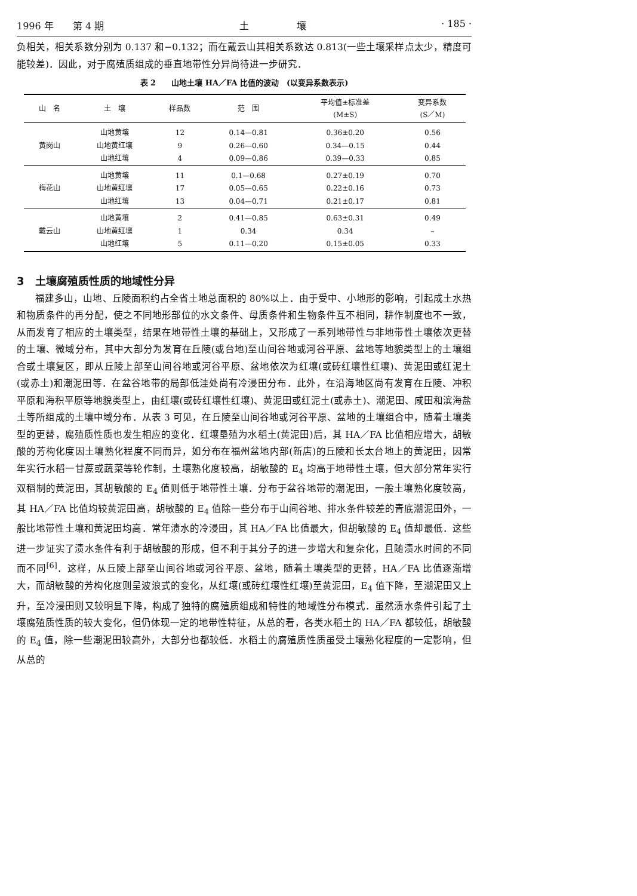1996 年　　第 4 期 土　　　　　壤 · 185 ·
负相关，相关系数分别为 0.137 和−0.132；而在戴云山其相关系数达 0.813(一些土壤采样点太少，精度可能较差)．因此，对于腐殖质组成的垂直地带性分异尚待进一步研究．
表 2　　山地土壤 HA／FA 比值的波动　(以变异系数表示)
| 山 名 | 土 壤 | 样品数 | 范 围 | 平均值±标准差 (M±S) | 变异系数 (S／M) |
| --- | --- | --- | --- | --- | --- |
| 黄岗山 | 山地黄壤 | 12 | 0.14—0.81 | 0.36±0.20 | 0.56 |
| | 山地黄红壤 | 9 | 0.26—0.60 | 0.34—0.15 | 0.44 |
| | 山地红壤 | 4 | 0.09—0.86 | 0.39—0.33 | 0.85 |
| 梅花山 | 山地黄壤 | 11 | 0.1—0.68 | 0.27±0.19 | 0.70 |
| | 山地黄红壤 | 17 | 0.05—0.65 | 0.22±0.16 | 0.73 |
| | 山地红壤 | 13 | 0.04—0.71 | 0.21±0.17 | 0.81 |
| 戴云山 | 山地黄壤 | 2 | 0.41—0.85 | 0.63±0.31 | 0.49 |
| | 山地黄红壤 | 1 | 0.34 | 0.34 | – |
| | 山地红壤 | 5 | 0.11—0.20 | 0.15±0.05 | 0.33 |
3　土壤腐殖质性质的地域性分异
福建多山，山地、丘陵面积约占全省土地总面积的 80%以上．由于受中、小地形的影响，引起成土水热和物质条件的再分配，使之不同地形部位的水文条件、母质条件和生物条件互不相同，耕作制度也不一致，从而发育了相应的土壤类型，结果在地带性土壤的基础上，又形成了一系列地带性与非地带性土壤依次更替的土壤、微域分布，其中大部分为发育在丘陵(或台地)至山间谷地或河谷平原、盆地等地貌类型上的土壤组合或土壤复区，即从丘陵上部至山间谷地或河谷平原、盆地依次为红壤(或砖红壤性红壤)、黄泥田或红泥土(或赤土)和潮泥田等．在盆谷地带的局部低洼处尚有冷浸田分布．此外，在沿海地区尚有发育在丘陵、冲积平原和海积平原等地貌类型上，由红壤(或砖红壤性红壤)、黄泥田或红泥土(或赤土)、潮泥田、咸田和滨海盐土等所组成的土壤中域分布．从表 3 可见，在丘陵至山间谷地或河谷平原、盆地的土壤组合中，随着土壤类型的更替，腐殖质性质也发生相应的变化．红壤垦殖为水稻土(黄泥田)后，其 HA／FA 比值相应增大，胡敏酸的芳构化度因土壤熟化程度不同而异，如分布在福州盆地内部(新店)的丘陵和长太台地上的黄泥田，因常年实行水稻一甘蔗或蔬菜等轮作制，土壤熟化度较高，胡敏酸的 E<sub>4</sub> 均高于地带性土壤，但大部分常年实行双稻制的黄泥田，其胡敏酸的 E<sub>4</sub> 值则低于地带性土壤．分布于盆谷地带的潮泥田，一般土壤熟化度较高，其 HA／FA 比值均较黄泥田高，胡敏酸的 E<sub>4</sub> 值除一些分布于山间谷地、排水条件较差的青底潮泥田外，一般比地带性土壤和黄泥田均高．常年渍水的冷浸田，其 HA／FA 比值最大，但胡敏酸的 E<sub>4</sub> 值却最低．这些进一步证实了渍水条件有利于胡敏酸的形成，但不利于其分子的进一步增大和复杂化，且随渍水时间的不同而不同<sup>[6]</sup>．这样，从丘陵上部至山间谷地或河谷平原、盆地，随着土壤类型的更替，HA／FA 比值逐渐增大，而胡敏酸的芳构化度则呈波浪式的变化，从红壤(或砖红壤性红壤)至黄泥田，E<sub>4</sub> 值下降，至潮泥田又上升，至冷浸田则又较明显下降，构成了独特的腐殖质组成和特性的地域性分布模式．虽然渍水条件引起了土壤腐殖质性质的较大变化，但仍体现一定的地带性特征，从总的看，各类水稻土的 HA／FA 都较低，胡敏酸的 E<sub>4</sub> 值，除一些潮泥田较高外，大部分也都较低．水稻土的腐殖质性质虽受土壤熟化程度的一定影响，但从总的